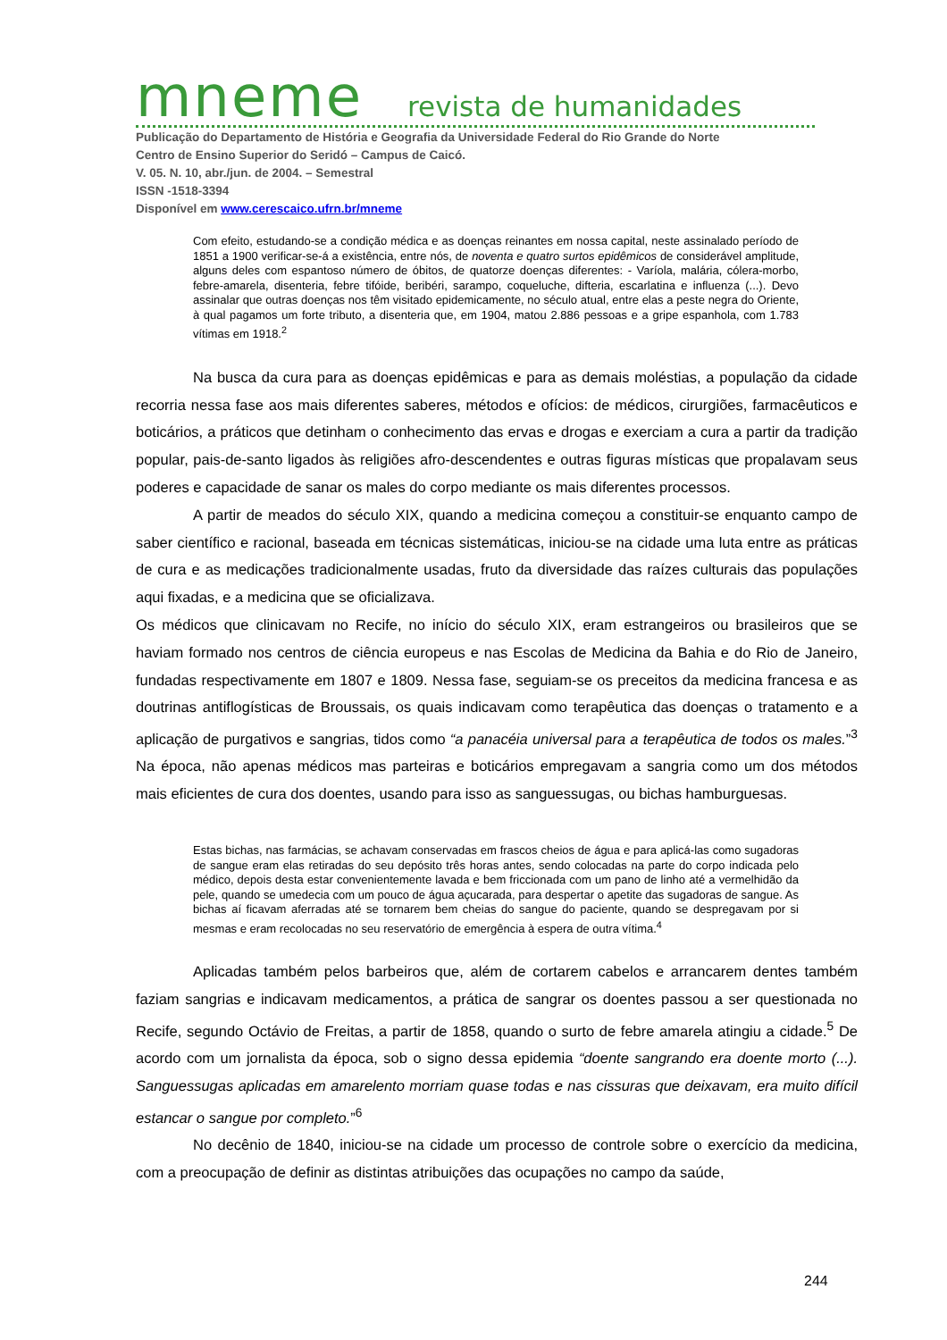mneme revista de humanidades
Publicação do Departamento de História e Geografia da Universidade Federal do Rio Grande do Norte
Centro de Ensino Superior do Seridó – Campus de Caicó.
V. 05. N. 10, abr./jun. de 2004. – Semestral
ISSN -1518-3394
Disponível em www.cerescaico.ufrn.br/mneme
Com efeito, estudando-se a condição médica e as doenças reinantes em nossa capital, neste assinalado período de 1851 a 1900 verificar-se-á a existência, entre nós, de noventa e quatro surtos epidêmicos de considerável amplitude, alguns deles com espantoso número de óbitos, de quatorze doenças diferentes: - Varíola, malária, cólera-morbo, febre-amarela, disenteria, febre tifóide, beribéri, sarampo, coqueluche, difteria, escarlatina e influenza (...). Devo assinalar que outras doenças nos têm visitado epidemicamente, no século atual, entre elas a peste negra do Oriente, à qual pagamos um forte tributo, a disenteria que, em 1904, matou 2.886 pessoas e a gripe espanhola, com 1.783 vítimas em 1918.<sup>2</sup>
Na busca da cura para as doenças epidêmicas e para as demais moléstias, a população da cidade recorria nessa fase aos mais diferentes saberes, métodos e ofícios: de médicos, cirurgiões, farmacêuticos e boticários, a práticos que detinham o conhecimento das ervas e drogas e exerciam a cura a partir da tradição popular, pais-de-santo ligados às religiões afro-descendentes e outras figuras místicas que propalavam seus poderes e capacidade de sanar os males do corpo mediante os mais diferentes processos.
A partir de meados do século XIX, quando a medicina começou a constituir-se enquanto campo de saber científico e racional, baseada em técnicas sistemáticas, iniciou-se na cidade uma luta entre as práticas de cura e as medicações tradicionalmente usadas, fruto da diversidade das raízes culturais das populações aqui fixadas, e a medicina que se oficializava.
Os médicos que clinicavam no Recife, no início do século XIX, eram estrangeiros ou brasileiros que se haviam formado nos centros de ciência europeus e nas Escolas de Medicina da Bahia e do Rio de Janeiro, fundadas respectivamente em 1807 e 1809. Nessa fase, seguiam-se os preceitos da medicina francesa e as doutrinas antiflogísticas de Broussais, os quais indicavam como terapêutica das doenças o tratamento e a aplicação de purgativos e sangrias, tidos como “a panacéia universal para a terapêutica de todos os males.”<sup>3</sup> Na época, não apenas médicos mas parteiras e boticários empregavam a sangria como um dos métodos mais eficientes de cura dos doentes, usando para isso as sanguessugas, ou bichas hamburguesas.
Estas bichas, nas farmácias, se achavam conservadas em frascos cheios de água e para aplicá-las como sugadoras de sangue eram elas retiradas do seu depósito três horas antes, sendo colocadas na parte do corpo indicada pelo médico, depois desta estar convenientemente lavada e bem friccionada com um pano de linho até a vermelhidão da pele, quando se umedecia com um pouco de água açucarada, para despertar o apetite das sugadoras de sangue. As bichas aí ficavam aferradas até se tornarem bem cheias do sangue do paciente, quando se despregavam por si mesmas e eram recolocadas no seu reservatório de emergência à espera de outra vítima.<sup>4</sup>
Aplicadas também pelos barbeiros que, além de cortarem cabelos e arrancarem dentes também faziam sangrias e indicavam medicamentos, a prática de sangrar os doentes passou a ser questionada no Recife, segundo Octávio de Freitas, a partir de 1858, quando o surto de febre amarela atingiu a cidade.<sup>5</sup> De acordo com um jornalista da época, sob o signo dessa epidemia “doente sangrando era doente morto (...). Sanguessugas aplicadas em amarelento morriam quase todas e nas cissuras que deixavam, era muito difícil estancar o sangue por completo.”<sup>6</sup>
No decênio de 1840, iniciou-se na cidade um processo de controle sobre o exercício da medicina, com a preocupação de definir as distintas atribuições das ocupações no campo da saúde,
244